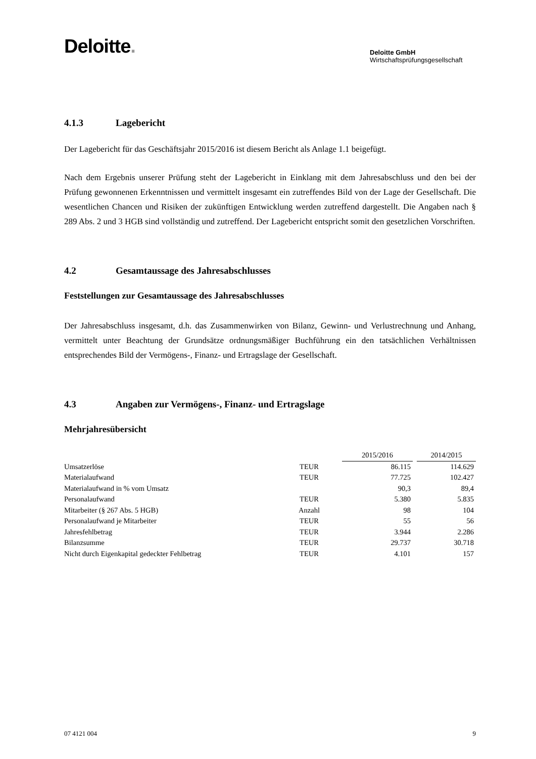Deloitte.
Deloitte GmbH
Wirtschaftsprüfungsgesellschaft
4.1.3 Lagebericht
Der Lagebericht für das Geschäftsjahr 2015/2016 ist diesem Bericht als Anlage 1.1 beigefügt.
Nach dem Ergebnis unserer Prüfung steht der Lagebericht in Einklang mit dem Jahresabschluss und den bei der Prüfung gewonnenen Erkenntnissen und vermittelt insgesamt ein zutreffendes Bild von der Lage der Gesellschaft. Die wesentlichen Chancen und Risiken der zukünftigen Entwicklung werden zutreffend dargestellt. Die Angaben nach § 289 Abs. 2 und 3 HGB sind vollständig und zutreffend. Der Lagebericht entspricht somit den gesetzlichen Vorschriften.
4.2 Gesamtaussage des Jahresabschlusses
Feststellungen zur Gesamtaussage des Jahresabschlusses
Der Jahresabschluss insgesamt, d.h. das Zusammenwirken von Bilanz, Gewinn- und Verlustrechnung und Anhang, vermittelt unter Beachtung der Grundsätze ordnungsmäßiger Buchführung ein den tatsächlichen Verhältnissen entsprechendes Bild der Vermögens-, Finanz- und Ertragslage der Gesellschaft.
4.3 Angaben zur Vermögens-, Finanz- und Ertragslage
Mehrjahresübersicht
| | | | 2015/2016 | | 2014/2015 |
| --- | --- | --- | --- | --- | --- |
| Umsatzerlöse | TEUR | | 86.115 | | 114.629 |
| Materialaufwand | TEUR | | 77.725 | | 102.427 |
| Materialaufwand in % vom Umsatz | | | 90,3 | | 89,4 |
| Personalaufwand | TEUR | | 5.380 | | 5.835 |
| Mitarbeiter (§ 267 Abs. 5 HGB) | Anzahl | | 98 | | 104 |
| Personalaufwand je Mitarbeiter | TEUR | | 55 | | 56 |
| Jahresfehlbetrag | TEUR | | 3.944 | | 2.286 |
| Bilanzsumme | TEUR | | 29.737 | | 30.718 |
| Nicht durch Eigenkapital gedeckter Fehlbetrag | TEUR | | 4.101 | | 157 |
07 4121 004 9